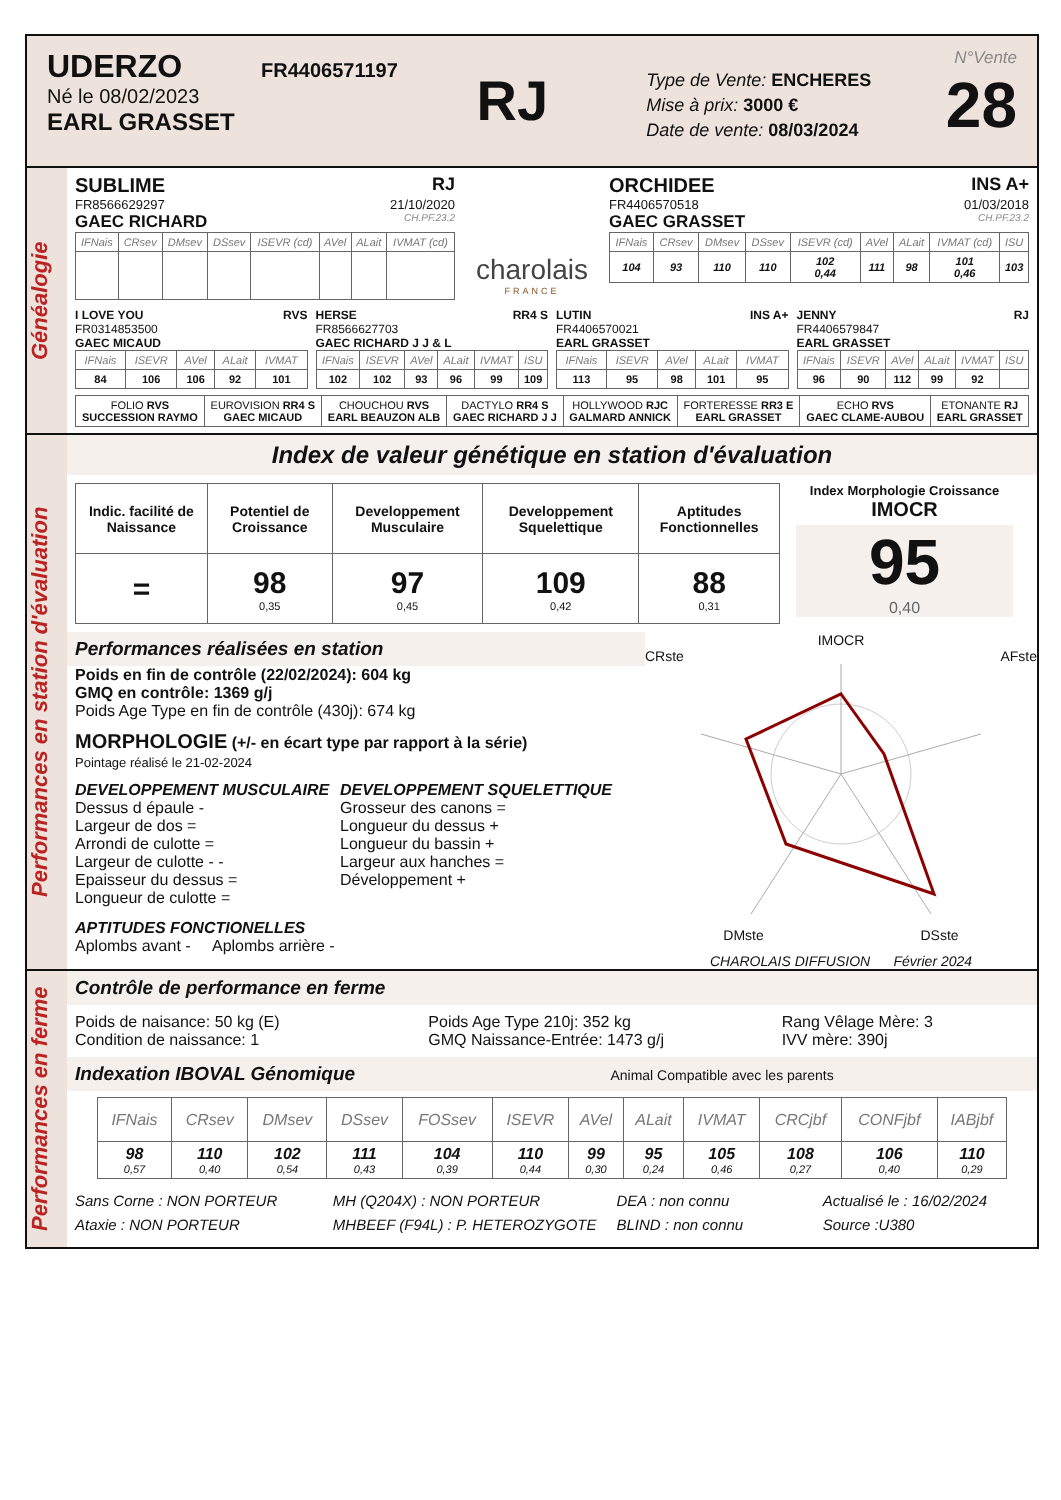UDERZO FR4406571197
Né le 08/02/2023
EARL GRASSET
RJ
Type de Vente: ENCHERES
Mise à prix: 3000 €
Date de vente: 08/03/2024
N°Vente
28
Généalogie
SUBLIME RJ
FR8566629297 21/10/2020
GAEC RICHARD CH.PF.23.2
| IFNais | CRsev | DMsev | DSsev | ISEVR (cd) | AVel | ALait | IVMAT (cd) |
| --- | --- | --- | --- | --- | --- | --- | --- |
charolais
FRANCE
ORCHIDEE INS A+
FR4406570518 01/03/2018
GAEC GRASSET CH.PF.23.2
| IFNais | CRsev | DMsev | DSsev | ISEVR (cd) | AVel | ALait | IVMAT (cd) | ISU |
| --- | --- | --- | --- | --- | --- | --- | --- | --- |
| 104 | 93 | 110 | 110 | 102 0,44 | 111 | 98 | 101 0,46 | 103 |
I LOVE YOU RVS
FR0314853500
GAEC MICAUD
| IFNais | ISEVR | AVel | ALait | IVMAT |
| --- | --- | --- | --- | --- |
| 84 | 106 | 106 | 92 | 101 |
HERSE RR4 S
FR8566627703
GAEC RICHARD J J & L
| IFNais | ISEVR | AVel | ALait | IVMAT | ISU |
| --- | --- | --- | --- | --- | --- |
| 102 | 102 | 93 | 96 | 99 | 109 |
LUTIN INS A+
FR4406570021
EARL GRASSET
| IFNais | ISEVR | AVel | ALait | IVMAT |
| --- | --- | --- | --- | --- |
| 113 | 95 | 98 | 101 | 95 |
JENNY RJ
FR4406579847
EARL GRASSET
| IFNais | ISEVR | AVel | ALait | IVMAT | ISU |
| --- | --- | --- | --- | --- | --- |
| 96 | 90 | 112 | 99 | 92 | |
| FOLIO RVS SUCCESSION RAYMO | EUROVISION RR4 S GAEC MICAUD | CHOUCHOU RVS EARL BEAUZON ALB | DACTYLO RR4 S GAEC RICHARD J J | HOLLYWOOD RJC GALMARD ANNICK | FORTERESSE RR3 E EARL GRASSET | ECHO RVS GAEC CLAME-AUBOU | ETONANTE RJ EARL GRASSET |
Performances en station d'évaluation
Index de valeur génétique en station d'évaluation
| Indic. facilité de Naissance | Potentiel de Croissance | Developpement Musculaire | Developpement Squelettique | Aptitudes Fonctionnelles |
| = | 98 0,35 | 97 0,45 | 109 0,42 | 88 0,31 |
Index Morphologie Croissance
IMOCR
95
0,40
Performances réalisées en station
Poids en fin de contrôle (22/02/2024): 604 kg
GMQ en contrôle: 1369 g/j
Poids Age Type en fin de contrôle (430j): 674 kg
MORPHOLOGIE (+/- en écart type par rapport à la série)
Pointage réalisé le 21-02-2024
DEVELOPPEMENT MUSCULAIRE
Dessus d épaule -
Largeur de dos =
Arrondi de culotte =
Largeur de culotte - -
Epaisseur du dessus =
Longueur de culotte =
DEVELOPPEMENT SQUELETTIQUE
Grosseur des canons =
Longueur du dessus +
Longueur du bassin +
Largeur aux hanches =
Développement +
APTITUDES FONCTIONELLES
Aplombs avant - Aplombs arrière -
IMOCR
CRste AFste
DMste DSste
CHAROLAIS DIFFUSION Février 2024
Performances en ferme
Contrôle de performance en ferme
Poids de naisance: 50 kg (E)
Condition de naissance: 1
Poids Age Type 210j: 352 kg
GMQ Naissance-Entrée: 1473 g/j
Rang Vêlage Mère: 3
IVV mère: 390j
Indexation IBOVAL Génomique Animal Compatible avec les parents
| IFNais | CRsev | DMsev | DSsev | FOSsev | ISEVR | AVel | ALait | IVMAT | CRCjbf | CONFjbf | IABjbf |
| --- | --- | --- | --- | --- | --- | --- | --- | --- | --- | --- | --- |
| 98 0,57 | 110 0,40 | 102 0,54 | 111 0,43 | 104 0,39 | 110 0,44 | 99 0,30 | 95 0,24 | 105 0,46 | 108 0,27 | 106 0,40 | 110 0,29 |
Sans Corne : NON PORTEUR
Ataxie : NON PORTEUR
MH (Q204X) : NON PORTEUR
MHBEEF (F94L) : P. HETEROZYGOTE
DEA : non connu
BLIND : non connu
Actualisé le : 16/02/2024
Source :U380